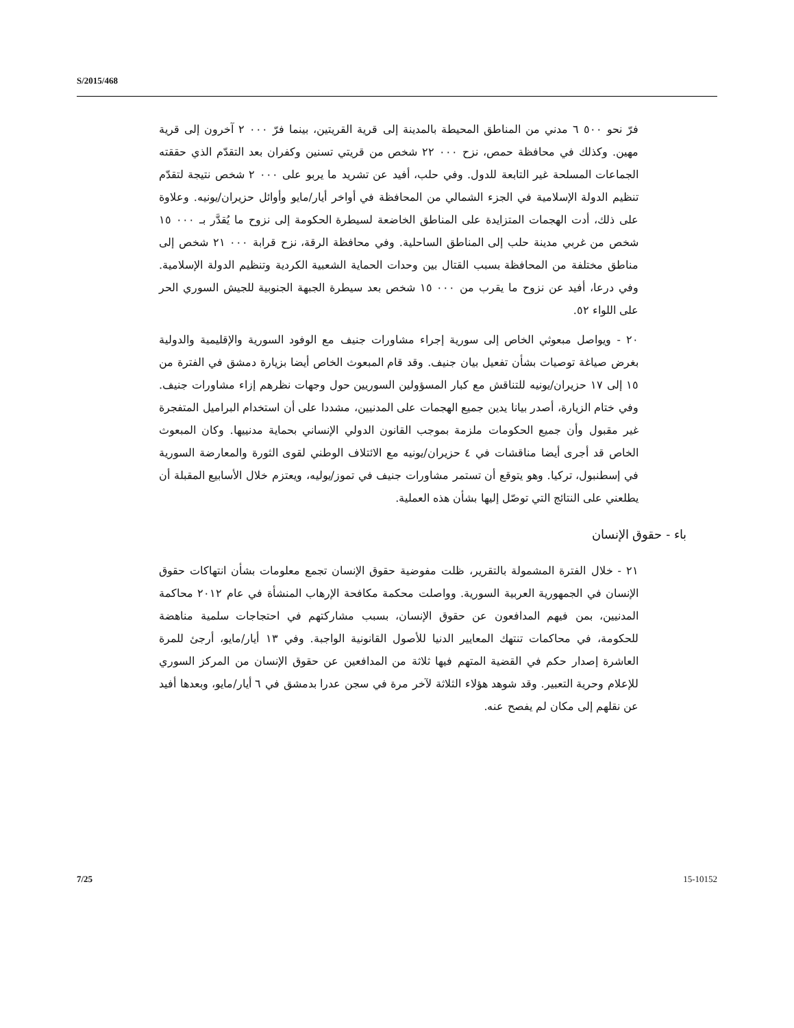S/2015/468
فرّ نحو ٥٠٠ ٦ مدني من المناطق المحيطة بالمدينة إلى قرية القريتين، بينما فرّ ٠٠٠ ٢ آخرون إلى قرية مهين. وكذلك في محافظة حمص، نزح ٠٠٠ ٢٢ شخص من قريتي تسنين وكفران بعد التقدّم الذي حققته الجماعات المسلحة غير التابعة للدول. وفي حلب، أفيد عن تشريد ما يربو على ٠٠٠ ٢ شخص نتيجة لتقدّم تنظيم الدولة الإسلامية في الجزء الشمالي من المحافظة في أواخر أيار/مايو وأوائل حزيران/يونيه. وعلاوة على ذلك، أدت الهجمات المتزايدة على المناطق الخاضعة لسيطرة الحكومة إلى نزوح ما يُقدَّر بـ ٠٠٠ ١٥ شخص من غربي مدينة حلب إلى المناطق الساحلية. وفي محافظة الرقة، نزح قرابة ٠٠٠ ٢١ شخص إلى مناطق مختلفة من المحافظة بسبب القتال بين وحدات الحماية الشعبية الكردية وتنظيم الدولة الإسلامية. وفي درعا، أفيد عن نزوح ما يقرب من ٠٠٠ ١٥ شخص بعد سيطرة الجبهة الجنوبية للجيش السوري الحر على اللواء ٥٢.
٢٠ - ويواصل مبعوثي الخاص إلى سورية إجراء مشاورات جنيف مع الوفود السورية والإقليمية والدولية بغرض صياغة توصيات بشأن تفعيل بيان جنيف. وقد قام المبعوث الخاص أيضا بزيارة دمشق في الفترة من ١٥ إلى ١٧ حزيران/يونيه للتناقش مع كبار المسؤولين السوريين حول وجهات نظرهم إزاء مشاورات جنيف. وفي ختام الزيارة، أصدر بيانا يدين جميع الهجمات على المدنيين، مشددا على أن استخدام البراميل المتفجرة غير مقبول وأن جميع الحكومات ملزمة بموجب القانون الدولي الإنساني بحماية مدنييها. وكان المبعوث الخاص قد أجرى أيضا مناقشات في ٤ حزيران/يونيه مع الائتلاف الوطني لقوى الثورة والمعارضة السورية في إسطنبول، تركيا. وهو يتوقع أن تستمر مشاورات جنيف في تموز/يوليه، ويعتزم خلال الأسابيع المقبلة أن يطلعني على النتائج التي توصّل إليها بشأن هذه العملية.
باء - حقوق الإنسان
٢١ - خلال الفترة المشمولة بالتقرير، ظلت مفوضية حقوق الإنسان تجمع معلومات بشأن انتهاكات حقوق الإنسان في الجمهورية العربية السورية. وواصلت محكمة مكافحة الإرهاب المنشأة في عام ٢٠١٢ محاكمة المدنيين، بمن فيهم المدافعون عن حقوق الإنسان، بسبب مشاركتهم في احتجاجات سلمية مناهضة للحكومة، في محاكمات تنتهك المعايير الدنيا للأصول القانونية الواجبة. وفي ١٣ أيار/مايو، أرجئ للمرة العاشرة إصدار حكم في القضية المتهم فيها ثلاثة من المدافعين عن حقوق الإنسان من المركز السوري للإعلام وحرية التعبير. وقد شوهد هؤلاء الثلاثة لآخر مرة في سجن عدرا بدمشق في ٦ أيار/مايو، وبعدها أفيد عن نقلهم إلى مكان لم يفصح عنه.
7/25 15-10152